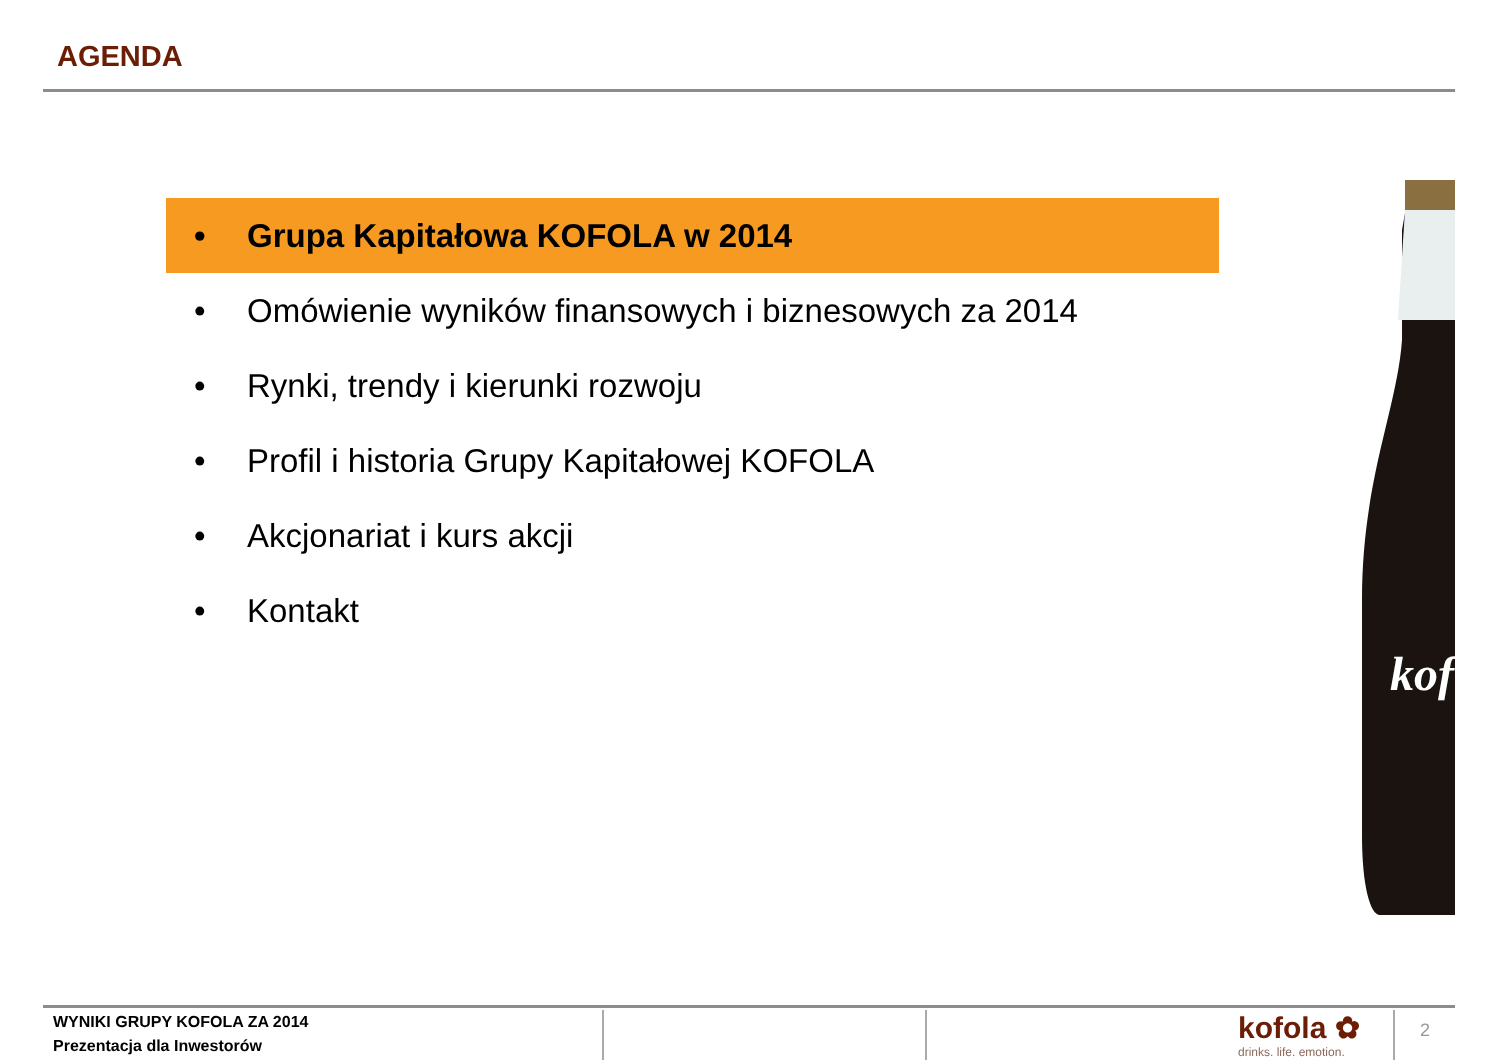AGENDA
• Grupa Kapitałowa KOFOLA w 2014
• Omówienie wyników finansowych i biznesowych za 2014
• Rynki, trendy i kierunki rozwoju
• Profil i historia Grupy Kapitałowej KOFOLA
• Akcjonariat i kurs akcji
• Kontakt
kof
WYNIKI GRUPY KOFOLA ZA 2014
Prezentacja dla Inwestorów
kofola ✿
drinks. life. emotion.
2